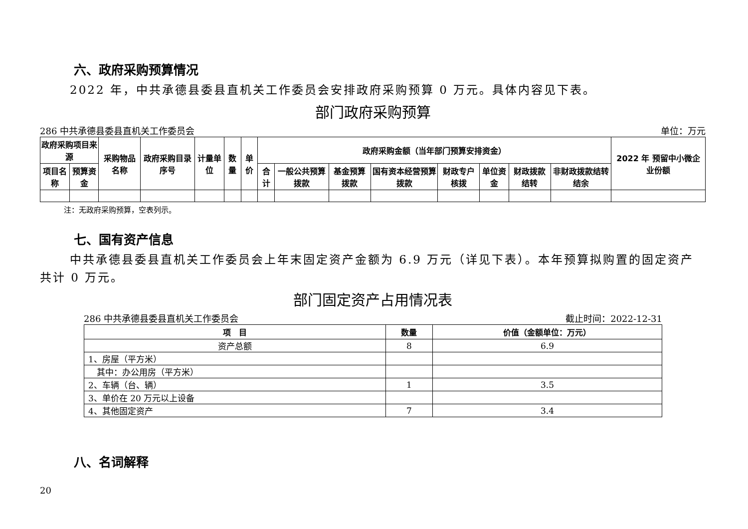六、政府采购预算情况
2022 年，中共承德县委县直机关工作委员会安排政府采购预算 0 万元。具体内容见下表。
部门政府采购预算
286 中共承德县委县直机关工作委员会 单位：万元
| 政府采购项目来源 | | 采购物品名称 | 政府采购目录序号 | 计量单位 | 数量 | 单价 | 政府采购金额（当年部门预算安排资金） | | | | | | | | 2022 年 预留中小微企 业份额 |
| --- | --- | --- | --- | --- | --- | --- | --- | --- | --- | --- | --- | --- | --- | --- | --- |
| 项目名称 | 预算资金 | | | | | | 合计 | 一般公共预算拨款 | 基金预算拨款 | 国有资本经营预算拨款 | 财政专户核拨 | 单位资金 | 财政拨款结转 | 非财政拨款结转结余 | |
注：无政府采购预算，空表列示。
七、国有资产信息
中共承德县委县直机关工作委员会上年末固定资产金额为 6.9 万元（详见下表）。本年预算拟购置的固定资产共计 0 万元。
部门固定资产占用情况表
286 中共承德县委县直机关工作委员会 截止时间：2022-12-31
| 项 目 | 数量 | 价值（金额单位：万元） |
| --- | --- | --- |
| 资产总额 | 8 | 6.9 |
| 1、房屋（平方米） | | |
| 其中：办公用房（平方米） | | |
| 2、车辆（台、辆） | 1 | 3.5 |
| 3、单价在 20 万元以上设备 | | |
| 4、其他固定资产 | 7 | 3.4 |
八、名词解释
20